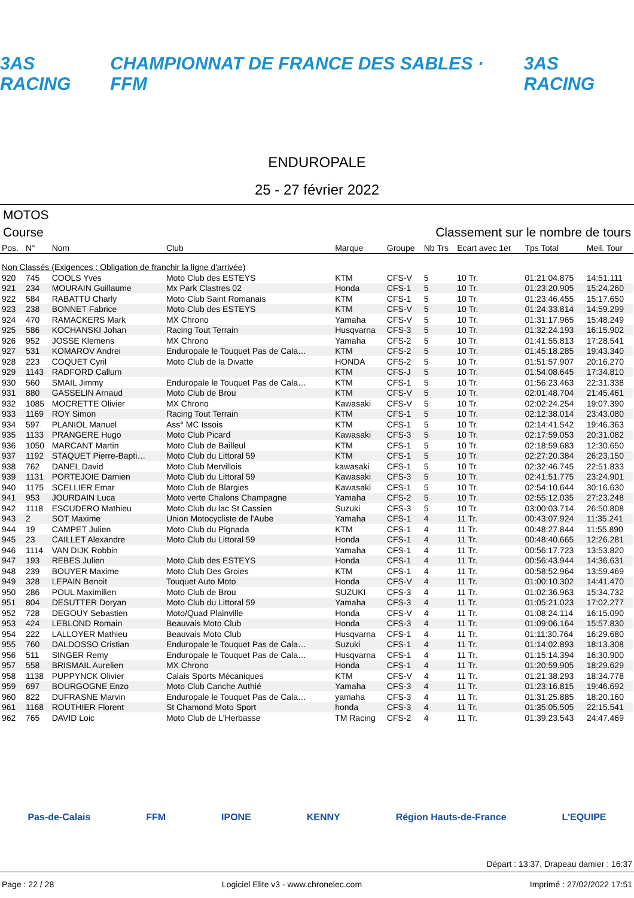3AS RACING CHAMPIONNAT DE FRANCE DES SABLES · FFM 3AS RACING
ENDUROPALE
25 - 27 février 2022
MOTOS
Course Classement sur le nombre de tours
| Pos. | N° | Nom | Club | Marque | Groupe | Nb Trs | Ecart avec 1er | Tps Total | Meil. Tour |
| --- | --- | --- | --- | --- | --- | --- | --- | --- | --- |
| Non Classés (Exigences : Obligation de franchir la ligne d'arrivée) | | | | | | | | | |
| 920 | 745 | COOLS Yves | Moto Club des ESTEYS | KTM | CFS-V | 5 | 10 Tr. | 01:21:04.875 | 14:51.111 |
| 921 | 234 | MOURAIN Guillaume | Mx Park Clastres 02 | Honda | CFS-1 | 5 | 10 Tr. | 01:23:20.905 | 15:24.260 |
| 922 | 584 | RABATTU Charly | Moto Club Saint Romanais | KTM | CFS-1 | 5 | 10 Tr. | 01:23:46.455 | 15:17.650 |
| 923 | 238 | BONNET Fabrice | Moto Club des ESTEYS | KTM | CFS-V | 5 | 10 Tr. | 01:24:33.814 | 14:59.299 |
| 924 | 470 | RAMACKERS Mark | MX Chrono | Yamaha | CFS-V | 5 | 10 Tr. | 01:31:17.965 | 15:48.249 |
| 925 | 586 | KOCHANSKI Johan | Racing Tout Terrain | Husqvarna | CFS-3 | 5 | 10 Tr. | 01:32:24.193 | 16:15.902 |
| 926 | 952 | JOSSE Klemens | MX Chrono | Yamaha | CFS-2 | 5 | 10 Tr. | 01:41:55.813 | 17:28.541 |
| 927 | 531 | KOMAROV Andrei | Enduropale le Touquet Pas de Cala… | KTM | CFS-2 | 5 | 10 Tr. | 01:45:18.285 | 19:43.340 |
| 928 | 223 | COQUET Cyril | Moto Club de la Divatte | HONDA | CFS-2 | 5 | 10 Tr. | 01:51:57.907 | 20:16.270 |
| 929 | 1143 | RADFORD Callum | | KTM | CFS-J | 5 | 10 Tr. | 01:54:08.645 | 17:34.810 |
| 930 | 560 | SMAIL Jimmy | Enduropale le Touquet Pas de Cala… | KTM | CFS-1 | 5 | 10 Tr. | 01:56:23.463 | 22:31.338 |
| 931 | 880 | GASSELIN Arnaud | Moto Club de Brou | KTM | CFS-V | 5 | 10 Tr. | 02:01:48.704 | 21:45.461 |
| 932 | 1085 | MOCRETTE Olivier | MX Chrono | Kawasaki | CFS-V | 5 | 10 Tr. | 02:02:24.254 | 19:07.390 |
| 933 | 1169 | ROY Simon | Racing Tout Terrain | KTM | CFS-1 | 5 | 10 Tr. | 02:12:38.014 | 23:43.080 |
| 934 | 597 | PLANIOL Manuel | Ass° MC Issois | KTM | CFS-1 | 5 | 10 Tr. | 02:14:41.542 | 19:46.363 |
| 935 | 1133 | PRANGERE Hugo | Moto Club Picard | Kawasaki | CFS-3 | 5 | 10 Tr. | 02:17:59.053 | 20:31.082 |
| 936 | 1050 | MARCANT Martin | Moto Club de Bailleul | KTM | CFS-1 | 5 | 10 Tr. | 02:18:59.683 | 12:30.650 |
| 937 | 1192 | STAQUET Pierre-Bapti… | Moto Club du Littoral 59 | KTM | CFS-1 | 5 | 10 Tr. | 02:27:20.384 | 26:23.150 |
| 938 | 762 | DANEL David | Moto Club Mervillois | kawasaki | CFS-1 | 5 | 10 Tr. | 02:32:46.745 | 22:51.833 |
| 939 | 1131 | PORTEJOIE Damien | Moto Club du Littoral 59 | Kawasaki | CFS-3 | 5 | 10 Tr. | 02:41:51.775 | 23:24.901 |
| 940 | 1175 | SCELLIER Emar | Moto Club de Blargies | Kawasaki | CFS-1 | 5 | 10 Tr. | 02:54:10.644 | 30:16.630 |
| 941 | 953 | JOURDAIN Luca | Moto verte Chalons Champagne | Yamaha | CFS-2 | 5 | 10 Tr. | 02:55:12.035 | 27:23.248 |
| 942 | 1118 | ESCUDERO Mathieu | Moto Club du lac St Cassien | Suzuki | CFS-3 | 5 | 10 Tr. | 03:00:03.714 | 26:50.808 |
| 943 | 2 | SOT Maxime | Union Motocycliste de l'Aube | Yamaha | CFS-1 | 4 | 11 Tr. | 00:43:07.924 | 11:35.241 |
| 944 | 19 | CAMPET Julien | Moto Club du Pignada | KTM | CFS-1 | 4 | 11 Tr. | 00:48:27.844 | 11:55.890 |
| 945 | 23 | CAILLET Alexandre | Moto Club du Littoral 59 | Honda | CFS-1 | 4 | 11 Tr. | 00:48:40.665 | 12:26.281 |
| 946 | 1114 | VAN DIJK Robbin | | Yamaha | CFS-1 | 4 | 11 Tr. | 00:56:17.723 | 13:53.820 |
| 947 | 193 | REBES Julien | Moto Club des ESTEYS | Honda | CFS-1 | 4 | 11 Tr. | 00:56:43.944 | 14:36.631 |
| 948 | 239 | BOUYER Maxime | Moto Club Des Groies | KTM | CFS-1 | 4 | 11 Tr. | 00:58:52.964 | 13:59.469 |
| 949 | 328 | LEPAIN Benoit | Touquet Auto Moto | Honda | CFS-V | 4 | 11 Tr. | 01:00:10.302 | 14:41.470 |
| 950 | 286 | POUL Maximilien | Moto Club de Brou | SUZUKI | CFS-3 | 4 | 11 Tr. | 01:02:36.963 | 15:34.732 |
| 951 | 804 | DESUTTER Doryan | Moto Club du Littoral 59 | Yamaha | CFS-3 | 4 | 11 Tr. | 01:05:21.023 | 17:02.277 |
| 952 | 728 | DEGOUY Sebastien | Moto/Quad Plainville | Honda | CFS-V | 4 | 11 Tr. | 01:08:24.114 | 16:15.090 |
| 953 | 424 | LEBLOND Romain | Beauvais Moto Club | Honda | CFS-3 | 4 | 11 Tr. | 01:09:06.164 | 15:57.830 |
| 954 | 222 | LALLOYER Mathieu | Beauvais Moto Club | Husqvarna | CFS-1 | 4 | 11 Tr. | 01:11:30.764 | 16:29.680 |
| 955 | 760 | DALDOSSO Cristian | Enduropale le Touquet Pas de Cala… | Suzuki | CFS-1 | 4 | 11 Tr. | 01:14:02.893 | 18:13.308 |
| 956 | 511 | SINGER Remy | Enduropale le Touquet Pas de Cala… | Husqvarna | CFS-1 | 4 | 11 Tr. | 01:15:14.394 | 16:30.900 |
| 957 | 558 | BRISMAIL Aurelien | MX Chrono | Honda | CFS-1 | 4 | 11 Tr. | 01:20:59.905 | 18:29.629 |
| 958 | 1138 | PUPPYNCK Olivier | Calais Sports Mécaniques | KTM | CFS-V | 4 | 11 Tr. | 01:21:38.293 | 18:34.778 |
| 959 | 697 | BOURGOGNE Enzo | Moto Club Canche Authié | Yamaha | CFS-3 | 4 | 11 Tr. | 01:23:16.815 | 19:46.692 |
| 960 | 822 | DUFRASNE Marvin | Enduropale le Touquet Pas de Cala… | yamaha | CFS-3 | 4 | 11 Tr. | 01:31:25.885 | 18:20.160 |
| 961 | 1168 | ROUTHIER Florent | St Chamond Moto Sport | honda | CFS-3 | 4 | 11 Tr. | 01:35:05.505 | 22:15.541 |
| 962 | 765 | DAVID Loic | Moto Club de L'Herbasse | TM Racing | CFS-2 | 4 | 11 Tr. | 01:39:23.543 | 24:47.469 |
Pas-de-Calais FFM IPONE KENNY Région Hauts-de-France L'EQUIPE
Départ : 13:37, Drapeau damier : 16:37
Page : 22 / 28 Logiciel Elite v3 - www.chronelec.com Imprimé : 27/02/2022 17:51